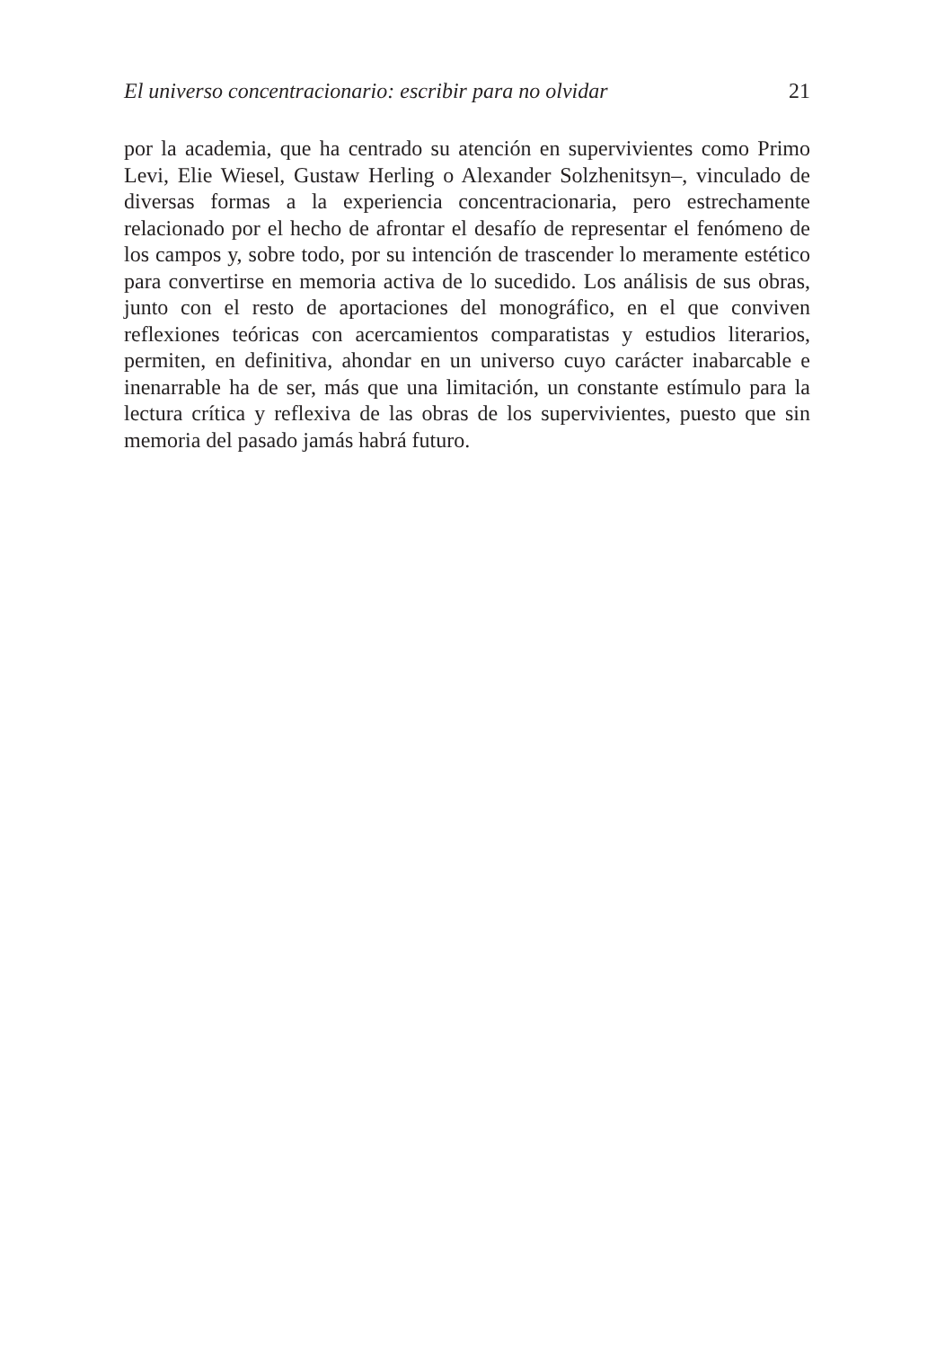El universo concentracionario: escribir para no olvidar 21
por la academia, que ha centrado su atención en supervivientes como Primo Levi, Elie Wiesel, Gustaw Herling o Alexander Solzhenitsyn–, vinculado de diversas formas a la experiencia concentracionaria, pero estrechamente relacionado por el hecho de afrontar el desafío de representar el fenómeno de los campos y, sobre todo, por su intención de trascender lo meramente estético para convertirse en memoria activa de lo sucedido. Los análisis de sus obras, junto con el resto de aportaciones del monográfico, en el que conviven reflexiones teóricas con acercamientos comparatistas y estudios literarios, permiten, en definitiva, ahondar en un universo cuyo carácter inabarcable e inenarrable ha de ser, más que una limitación, un constante estímulo para la lectura crítica y reflexiva de las obras de los supervivientes, puesto que sin memoria del pasado jamás habrá futuro.